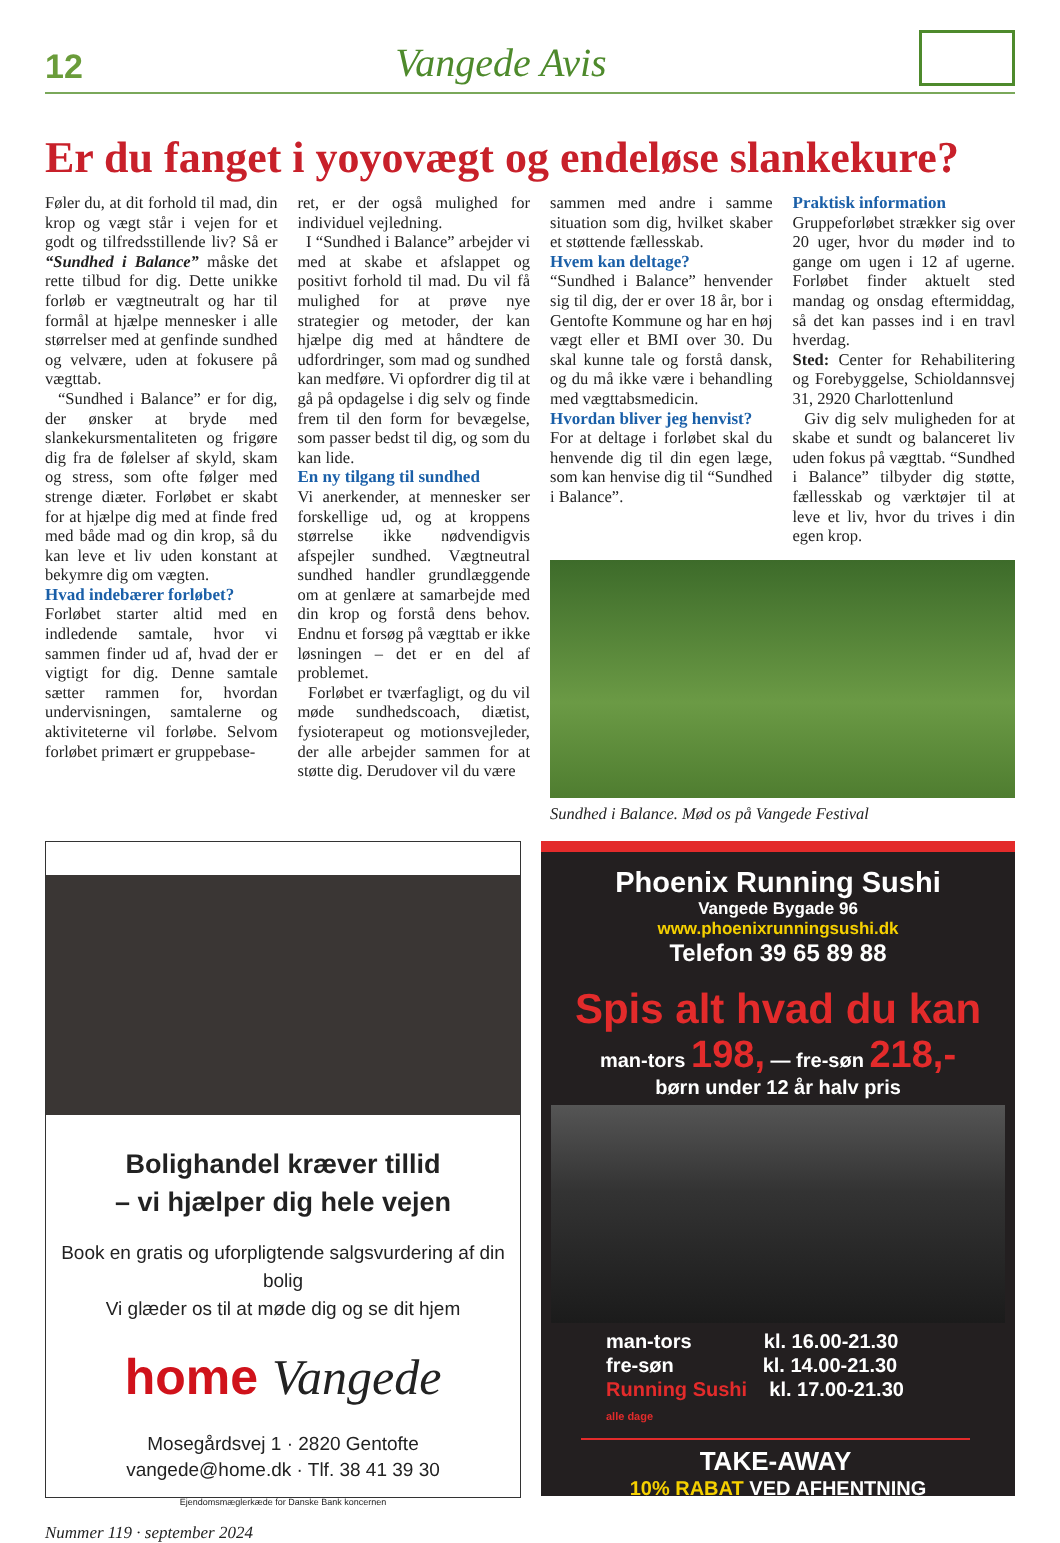12 Vangede Avis
Er du fanget i yoyovægt og endeløse slankekure?
Føler du, at dit forhold til mad, din krop og vægt står i vejen for et godt og tilfredsstillende liv? Så er “Sundhed i Balance” måske det rette tilbud for dig. Dette unikke forløb er vægtneutralt og har til formål at hjælpe mennesker i alle størrelser med at genfinde sundhed og velvære, uden at fokusere på vægttab.
“Sundhed i Balance” er for dig, der ønsker at bryde med slankekursmentaliteten og frigøre dig fra de følelser af skyld, skam og stress, som ofte følger med strenge diæter. Forløbet er skabt for at hjælpe dig med at finde fred med både mad og din krop, så du kan leve et liv uden konstant at bekymre dig om vægten.
Hvad indebærer forløbet?
Forløbet starter altid med en indledende samtale, hvor vi sammen finder ud af, hvad der er vigtigt for dig. Denne samtale sætter rammen for, hvordan undervisningen, samtalerne og aktiviteterne vil forløbe. Selvom forløbet primært er gruppebase-
ret, er der også mulighed for individuel vejledning.
I “Sundhed i Balance” arbejder vi med at skabe et afslappet og positivt forhold til mad. Du vil få mulighed for at prøve nye strategier og metoder, der kan hjælpe dig med at håndtere de udfordringer, som mad og sundhed kan medføre. Vi opfordrer dig til at gå på opdagelse i dig selv og finde frem til den form for bevægelse, som passer bedst til dig, og som du kan lide.
En ny tilgang til sundhed
Vi anerkender, at mennesker ser forskellige ud, og at kroppens størrelse ikke nødvendigvis afspejler sundhed. Vægtneutral sundhed handler grundlæggende om at genlære at samarbejde med din krop og forstå dens behov. Endnu et forsøg på vægttab er ikke løsningen – det er en del af problemet.
Forløbet er tværfagligt, og du vil møde sundhedscoach, diætist, fysioterapeut og motionsvejleder, der alle arbejder sammen for at støtte dig. Derudover vil du være
sammen med andre i samme situation som dig, hvilket skaber et støttende fællesskab.
Hvem kan deltage?
“Sundhed i Balance” henvender sig til dig, der er over 18 år, bor i Gentofte Kommune og har en høj vægt eller et BMI over 30. Du skal kunne tale og forstå dansk, og du må ikke være i behandling med vægttabsmedicin.
Hvordan bliver jeg henvist?
For at deltage i forløbet skal du henvende dig til din egen læge, som kan henvise dig til “Sundhed i Balance”.
Praktisk information
Gruppeforløbet strækker sig over 20 uger, hvor du møder ind to gange om ugen i 12 af ugerne. Forløbet finder aktuelt sted mandag og onsdag eftermiddag, så det kan passes ind i en travl hverdag.
Sted: Center for Rehabilitering og Forebyggelse, Schioldannsvej 31, 2920 Charlottenlund
Giv dig selv muligheden for at skabe et sundt og balanceret liv uden fokus på vægttab. “Sundhed i Balance” tilbyder dig støtte, fællesskab og værktøjer til at leve et liv, hvor du trives i din egen krop.
Sundhed i Balance. Mød os på Vangede Festival
Bolighandel kræver tillid
– vi hjælper dig hele vejen
Book en gratis og uforpligtende salgsvurdering af din bolig
Vi glæder os til at møde dig og se dit hjem
home Vangede
Mosegårdsvej 1 · 2820 Gentofte
vangede@home.dk · Tlf. 38 41 39 30
Ejendomsmæglerkæde for Danske Bank koncernen
Phoenix Running Sushi
Vangede Bygade 96
www.phoenixrunningsushi.dk
Telefon 39 65 89 88
Spis alt hvad du kan
man-tors 198, — fre-søn 218,-
børn under 12 år halv pris
man-tors kl. 16.00-21.30
fre-søn kl. 14.00-21.30
Running Sushi kl. 17.00-21.30
alle dage
TAKE-AWAY
10% RABAT VED AFHENTNING
Nummer 119 · september 2024